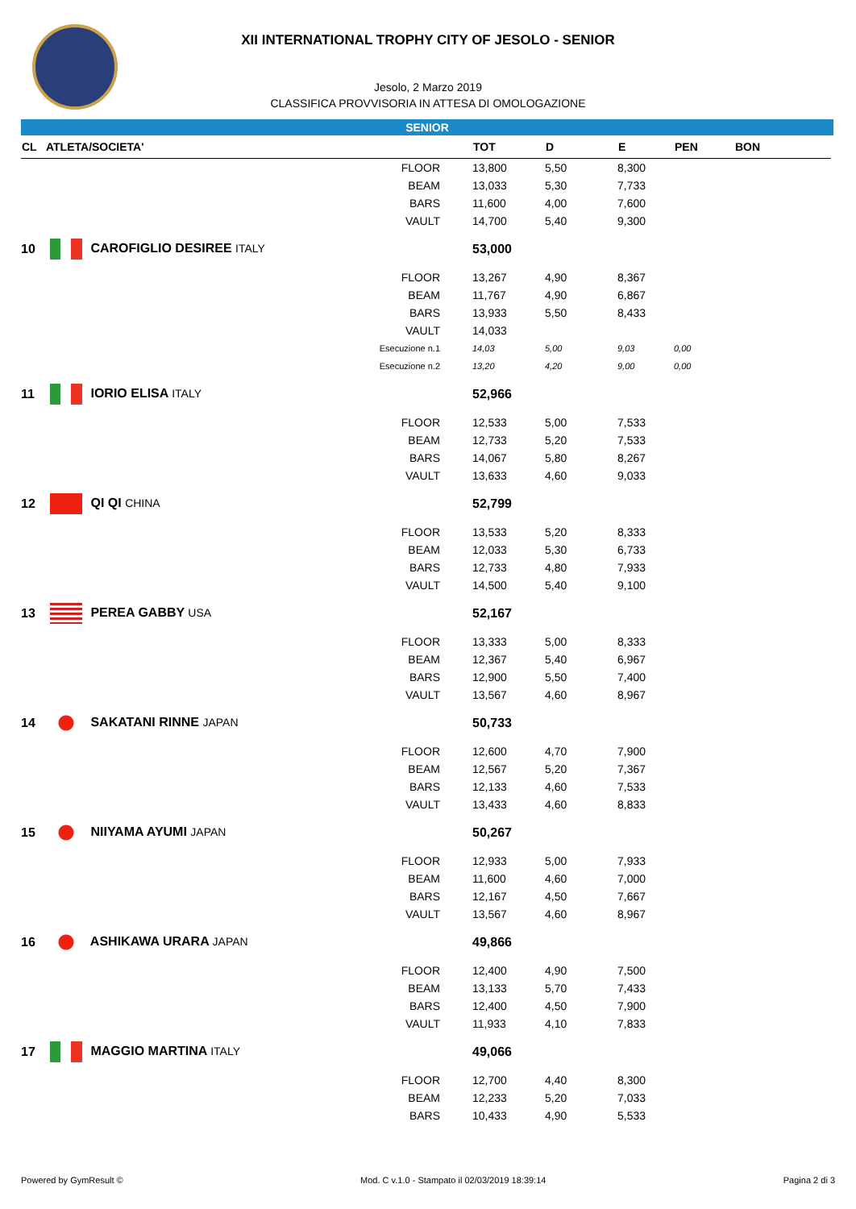XII INTERNATIONAL TROPHY CITY OF JESOLO - SENIOR
Jesolo, 2 Marzo 2019
CLASSIFICA PROVVISORIA IN ATTESA DI OMOLOGAZIONE
SENIOR
| CL | ATLETA/SOCIETA' | TOT | D | E | PEN | BON |
| --- | --- | --- | --- | --- | --- | --- |
| | FLOOR | 13,800 | 5,50 | 8,300 | | |
| | BEAM | 13,033 | 5,30 | 7,733 | | |
| | BARS | 11,600 | 4,00 | 7,600 | | |
| | VAULT | 14,700 | 5,40 | 9,300 | | |
| 10 | CAROFIGLIO DESIREE ITALY | 53,000 | | | | |
| | FLOOR | 13,267 | 4,90 | 8,367 | | |
| | BEAM | 11,767 | 4,90 | 6,867 | | |
| | BARS | 13,933 | 5,50 | 8,433 | | |
| | VAULT | 14,033 | | | | |
| | Esecuzione n.1 | 14,03 | 5,00 | 9,03 | 0,00 | |
| | Esecuzione n.2 | 13,20 | 4,20 | 9,00 | 0,00 | |
| 11 | IORIO ELISA ITALY | 52,966 | | | | |
| | FLOOR | 12,533 | 5,00 | 7,533 | | |
| | BEAM | 12,733 | 5,20 | 7,533 | | |
| | BARS | 14,067 | 5,80 | 8,267 | | |
| | VAULT | 13,633 | 4,60 | 9,033 | | |
| 12 | QI QI CHINA | 52,799 | | | | |
| | FLOOR | 13,533 | 5,20 | 8,333 | | |
| | BEAM | 12,033 | 5,30 | 6,733 | | |
| | BARS | 12,733 | 4,80 | 7,933 | | |
| | VAULT | 14,500 | 5,40 | 9,100 | | |
| 13 | PEREA GABBY USA | 52,167 | | | | |
| | FLOOR | 13,333 | 5,00 | 8,333 | | |
| | BEAM | 12,367 | 5,40 | 6,967 | | |
| | BARS | 12,900 | 5,50 | 7,400 | | |
| | VAULT | 13,567 | 4,60 | 8,967 | | |
| 14 | SAKATANI RINNE JAPAN | 50,733 | | | | |
| | FLOOR | 12,600 | 4,70 | 7,900 | | |
| | BEAM | 12,567 | 5,20 | 7,367 | | |
| | BARS | 12,133 | 4,60 | 7,533 | | |
| | VAULT | 13,433 | 4,60 | 8,833 | | |
| 15 | NIIYAMA AYUMI JAPAN | 50,267 | | | | |
| | FLOOR | 12,933 | 5,00 | 7,933 | | |
| | BEAM | 11,600 | 4,60 | 7,000 | | |
| | BARS | 12,167 | 4,50 | 7,667 | | |
| | VAULT | 13,567 | 4,60 | 8,967 | | |
| 16 | ASHIKAWA URARA JAPAN | 49,866 | | | | |
| | FLOOR | 12,400 | 4,90 | 7,500 | | |
| | BEAM | 13,133 | 5,70 | 7,433 | | |
| | BARS | 12,400 | 4,50 | 7,900 | | |
| | VAULT | 11,933 | 4,10 | 7,833 | | |
| 17 | MAGGIO MARTINA ITALY | 49,066 | | | | |
| | FLOOR | 12,700 | 4,40 | 8,300 | | |
| | BEAM | 12,233 | 5,20 | 7,033 | | |
| | BARS | 10,433 | 4,90 | 5,533 | | |
Powered by GymResult © Mod. C v.1.0 - Stampato il 02/03/2019 18:39:14 Pagina 2 di 3